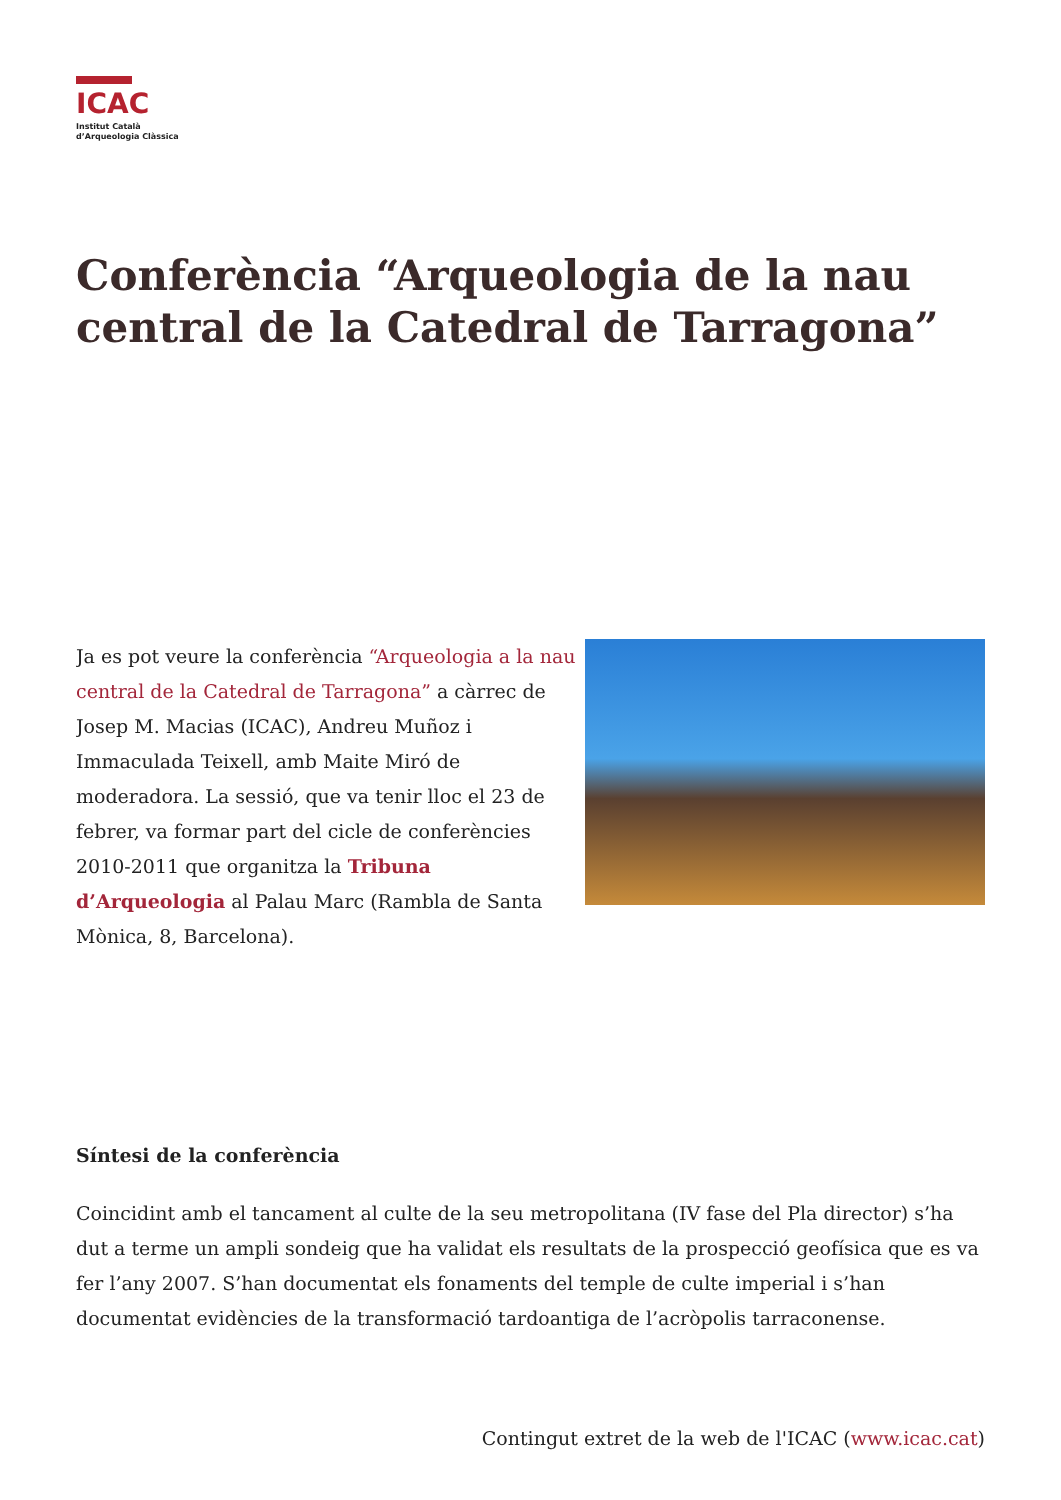ICAC
Institut Català
d’Arqueologia Clàssica
Conferència “Arqueologia de la nau central de la Catedral de Tarragona”
Ja es pot veure la conferència “Arqueologia a la nau central de la Catedral de Tarragona” a càrrec de Josep M. Macias (ICAC), Andreu Muñoz i Immaculada Teixell, amb Maite Miró de moderadora. La sessió, que va tenir lloc el 23 de febrer, va formar part del cicle de conferències 2010-2011 que organitza la Tribuna d’Arqueologia al Palau Marc (Rambla de Santa Mònica, 8, Barcelona).
Síntesi de la conferència
Coincidint amb el tancament al culte de la seu metropolitana (IV fase del Pla director) s’ha dut a terme un ampli sondeig que ha validat els resultats de la prospecció geofísica que es va fer l’any 2007. S’han documentat els fonaments del temple de culte imperial i s’han documentat evidències de la transformació tardoantiga de l’acròpolis tarraconense.
Contingut extret de la web de l'ICAC (www.icac.cat)